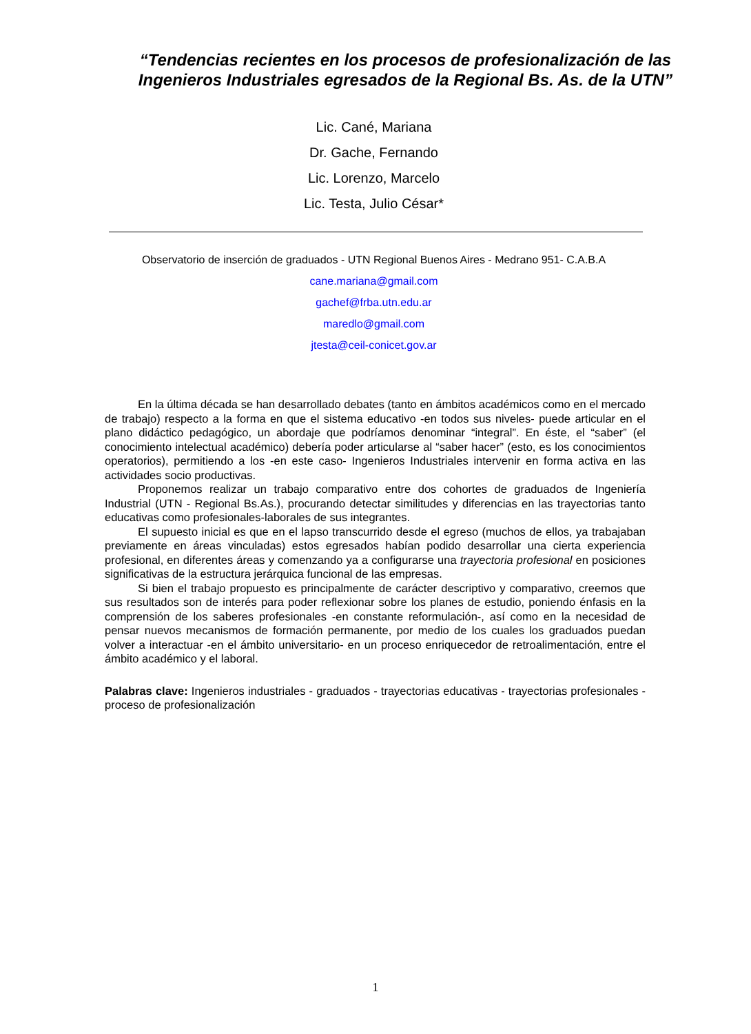“Tendencias recientes en los procesos de profesionalización de las Ingenieros Industriales egresados de la Regional Bs. As. de la UTN”
Lic. Cané, Mariana
Dr. Gache, Fernando
Lic. Lorenzo, Marcelo
Lic. Testa, Julio César*
Observatorio de inserción de graduados - UTN Regional Buenos Aires - Medrano 951- C.A.B.A
cane.mariana@gmail.com
gachef@frba.utn.edu.ar
maredlo@gmail.com
jtesta@ceil-conicet.gov.ar
En la última década se han desarrollado debates (tanto en ámbitos académicos como en el mercado de trabajo) respecto a la forma en que el sistema educativo -en todos sus niveles- puede articular en el plano didáctico pedagógico, un abordaje que podríamos denominar “integral”. En éste, el “saber” (el conocimiento intelectual académico) debería poder articularse al “saber hacer” (esto, es los conocimientos operatorios), permitiendo a los -en este caso- Ingenieros Industriales intervenir en forma activa en las actividades socio productivas.
Proponemos realizar un trabajo comparativo entre dos cohortes de graduados de Ingeniería Industrial (UTN - Regional Bs.As.), procurando detectar similitudes y diferencias en las trayectorias tanto educativas como profesionales-laborales de sus integrantes.
El supuesto inicial es que en el lapso transcurrido desde el egreso (muchos de ellos, ya trabajaban previamente en áreas vinculadas) estos egresados habían podido desarrollar una cierta experiencia profesional, en diferentes áreas y comenzando ya a configurarse una trayectoria profesional en posiciones significativas de la estructura jerárquica funcional de las empresas.
Si bien el trabajo propuesto es principalmente de carácter descriptivo y comparativo, creemos que sus resultados son de interés para poder reflexionar sobre los planes de estudio, poniendo énfasis en la comprensión de los saberes profesionales -en constante reformulación-, así como en la necesidad de pensar nuevos mecanismos de formación permanente, por medio de los cuales los graduados puedan volver a interactuar -en el ámbito universitario- en un proceso enriquecedor de retroalimentación, entre el ámbito académico y el laboral.
Palabras clave: Ingenieros industriales - graduados - trayectorias educativas - trayectorias profesionales - proceso de profesionalización
1